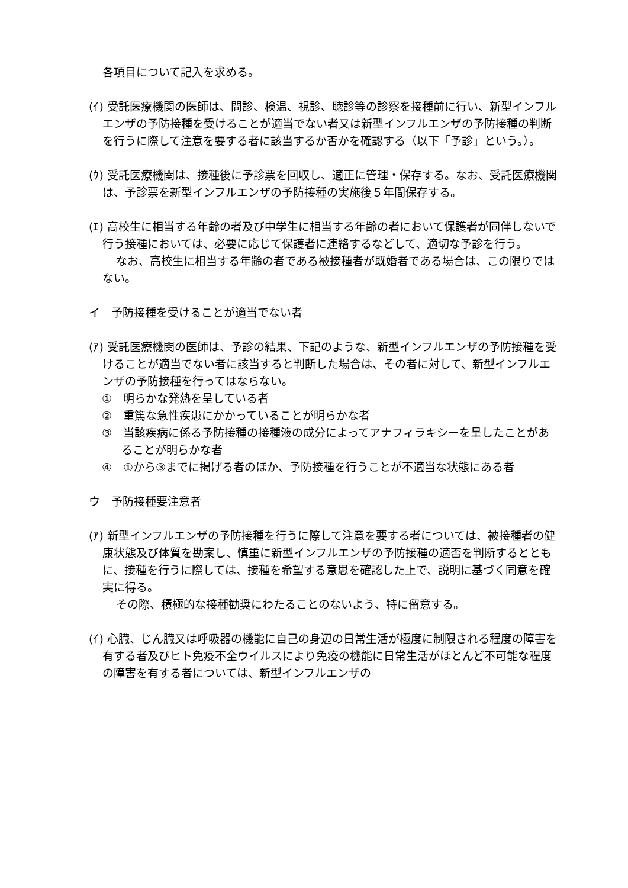各項目について記入を求める。
(ｲ) 受託医療機関の医師は、問診、検温、視診、聴診等の診察を接種前に行い、新型インフルエンザの予防接種を受けることが適当でない者又は新型インフルエンザの予防接種の判断を行うに際して注意を要する者に該当するか否かを確認する（以下「予診」という。）。
(ｳ) 受託医療機関は、接種後に予診票を回収し、適正に管理・保存する。なお、受託医療機関は、予診票を新型インフルエンザの予防接種の実施後５年間保存する。
(ｴ) 高校生に相当する年齢の者及び中学生に相当する年齢の者において保護者が同伴しないで行う接種においては、必要に応じて保護者に連絡するなどして、適切な予診を行う。
なお、高校生に相当する年齢の者である被接種者が既婚者である場合は、この限りではない。
イ　予防接種を受けることが適当でない者
(ｱ) 受託医療機関の医師は、予診の結果、下記のような、新型インフルエンザの予防接種を受けることが適当でない者に該当すると判断した場合は、その者に対して、新型インフルエンザの予防接種を行ってはならない。
①　明らかな発熱を呈している者
②　重篤な急性疾患にかかっていることが明らかな者
③　当該疾病に係る予防接種の接種液の成分によってアナフィラキシーを呈したことがあることが明らかな者
④　①から③までに掲げる者のほか、予防接種を行うことが不適当な状態にある者
ウ　予防接種要注意者
(ｱ) 新型インフルエンザの予防接種を行うに際して注意を要する者については、被接種者の健康状態及び体質を勘案し、慎重に新型インフルエンザの予防接種の適否を判断するとともに、接種を行うに際しては、接種を希望する意思を確認した上で、説明に基づく同意を確実に得る。
その際、積極的な接種勧奨にわたることのないよう、特に留意する。
(ｲ) 心臓、じん臓又は呼吸器の機能に自己の身辺の日常生活が極度に制限される程度の障害を有する者及びヒト免疫不全ウイルスにより免疫の機能に日常生活がほとんど不可能な程度の障害を有する者については、新型インフルエンザの